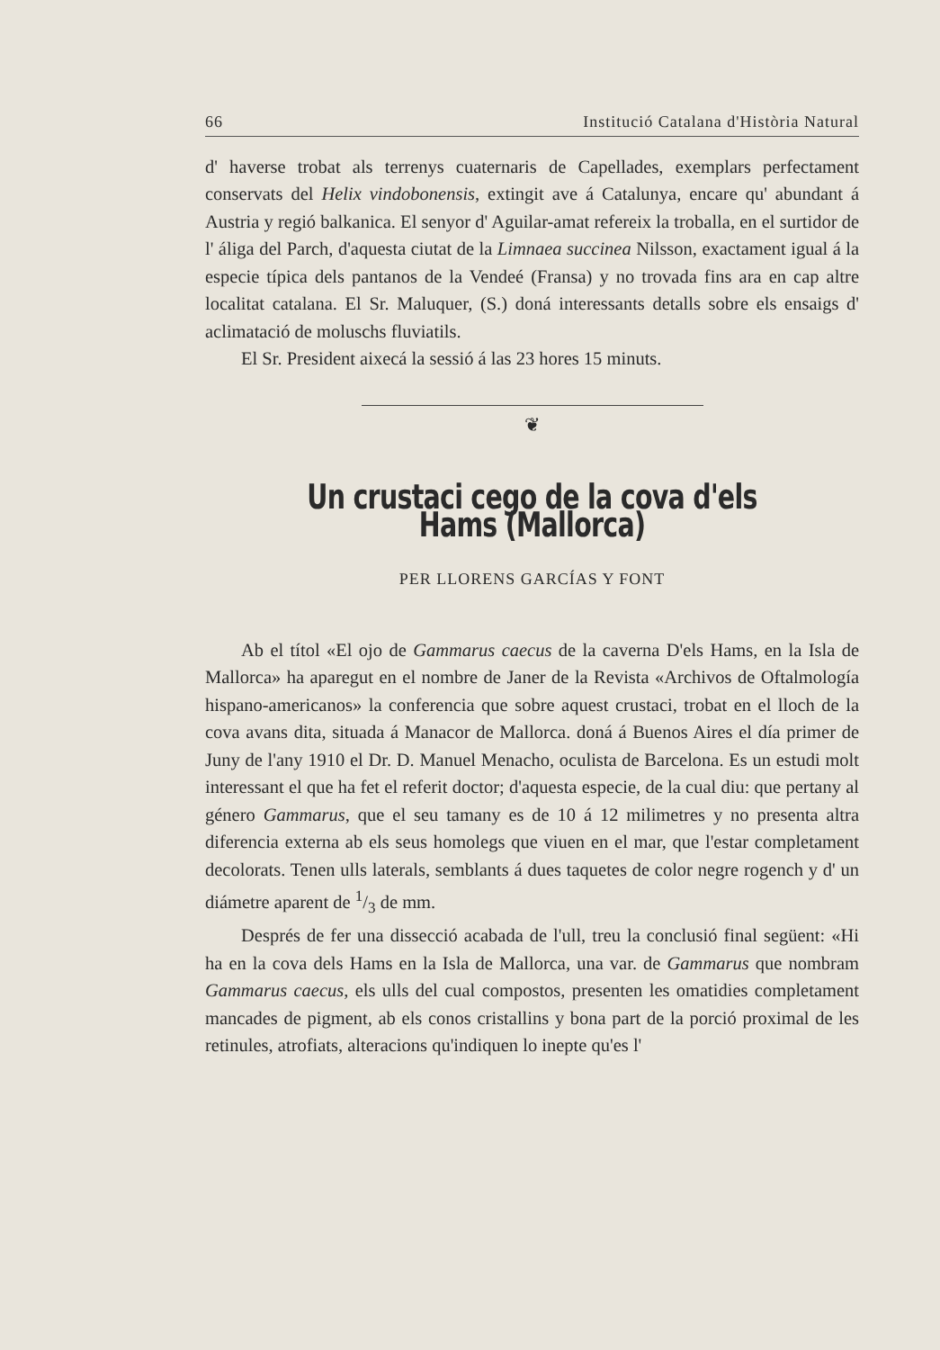66 Institució Catalana d'Història Natural
d' haverse trobat als terrenys cuaternaris de Capellades, exemplars perfectament conservats del Helix vindobonensis, extingit ave á Catalunya, encare qu' abundant á Austria y regió balkanica. El senyor d' Aguilar-amat refereix la troballa, en el surtidor de l' áliga del Parch, d'aquesta ciutat de la Limnaea succinea Nilsson, exactament igual á la especie típica dels pantanos de la Vendeé (Fransa) y no trovada fins ara en cap altre localitat catalana. El Sr. Maluquer, (S.) doná interessants detalls sobre els ensaigs d' aclimatació de moluschs fluviatils.
El Sr. President aixecá la sessió á las 23 hores 15 minuts.
❦
Un crustaci cego de la cova d'els Hams (Mallorca)
PER LLORENS GARCÍAS Y FONT
Ab el títol «El ojo de Gammarus caecus de la caverna D'els Hams, en la Isla de Mallorca» ha aparegut en el nombre de Janer de la Revista «Archivos de Oftalmología hispano-americanos» la conferencia que sobre aquest crustaci, trobat en el lloch de la cova avans dita, situada á Manacor de Mallorca. doná á Buenos Aires el día primer de Juny de l'any 1910 el Dr. D. Manuel Menacho, oculista de Barcelona. Es un estudi molt interessant el que ha fet el referit doctor; d'aquesta especie, de la cual diu: que pertany al género Gammarus, que el seu tamany es de 10 á 12 milimetres y no presenta altra diferencia externa ab els seus homolegs que viuen en el mar, que l'estar completament decolorats. Tenen ulls laterals, semblants á dues taquetes de color negre rogench y d' un diámetre aparent de 1/3 de mm.
Després de fer una dissecció acabada de l'ull, treu la conclusió final següent: «Hi ha en la cova dels Hams en la Isla de Mallorca, una var. de Gammarus que nombram Gammarus caecus, els ulls del cual compostos, presenten les omatidies completament mancades de pigment, ab els conos cristallins y bona part de la porció proximal de les retinules, atrofiats, alteracions qu'indiquen lo inepte qu'es l'